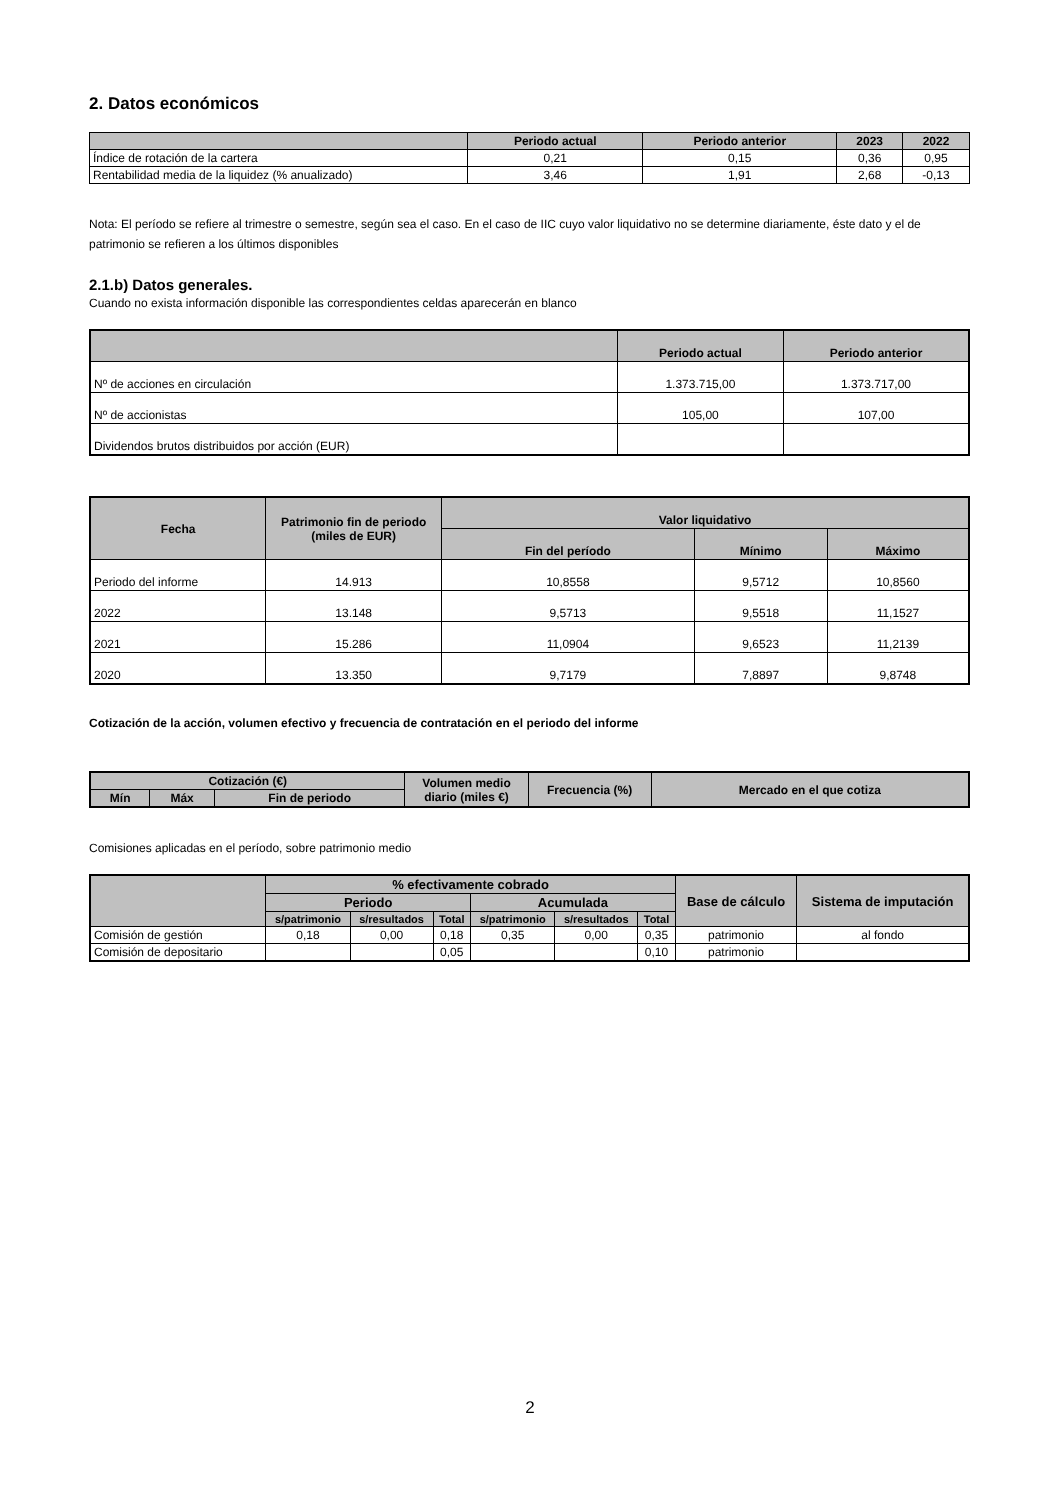2. Datos económicos
| | Periodo actual | Periodo anterior | 2023 | 2022 |
| --- | --- | --- | --- | --- |
| Índice de rotación de la cartera | 0,21 | 0,15 | 0,36 | 0,95 |
| Rentabilidad media de la liquidez (% anualizado) | 3,46 | 1,91 | 2,68 | -0,13 |
Nota: El período se refiere al trimestre o semestre, según sea el caso. En el caso de IIC cuyo valor liquidativo no se determine diariamente, éste dato y el de patrimonio se refieren a los últimos disponibles
2.1.b) Datos generales.
Cuando no exista información disponible las correspondientes celdas aparecerán en blanco
| | Periodo actual | Periodo anterior |
| --- | --- | --- |
| Nº de acciones en circulación | 1.373.715,00 | 1.373.717,00 |
| Nº de accionistas | 105,00 | 107,00 |
| Dividendos brutos distribuidos por acción (EUR) | | |
| Fecha | Patrimonio fin de periodo (miles de EUR) | Valor liquidativo | | |
| --- | --- | --- | --- | --- |
| | | Fin del período | Mínimo | Máximo |
| Periodo del informe | 14.913 | 10,8558 | 9,5712 | 10,8560 |
| 2022 | 13.148 | 9,5713 | 9,5518 | 11,1527 |
| 2021 | 15.286 | 11,0904 | 9,6523 | 11,2139 |
| 2020 | 13.350 | 9,7179 | 7,8897 | 9,8748 |
Cotización de la acción, volumen efectivo y frecuencia de contratación en el periodo del informe
| Cotización (€) | | | Volumen medio diario (miles €) | Frecuencia (%) | Mercado en el que cotiza |
| --- | --- | --- | --- | --- | --- |
| Mín | Máx | Fin de periodo | | | |
Comisiones aplicadas en el período, sobre patrimonio medio
| | % efectivamente cobrado | | | | | | Base de cálculo | Sistema de imputación |
| --- | --- | --- | --- | --- | --- | --- | --- | --- |
| | Periodo | | | Acumulada | | | | |
| | s/patrimonio | s/resultados | Total | s/patrimonio | s/resultados | Total | | |
| Comisión de gestión | 0,18 | 0,00 | 0,18 | 0,35 | 0,00 | 0,35 | patrimonio | al fondo |
| Comisión de depositario | | | 0,05 | | | 0,10 | patrimonio | |
2